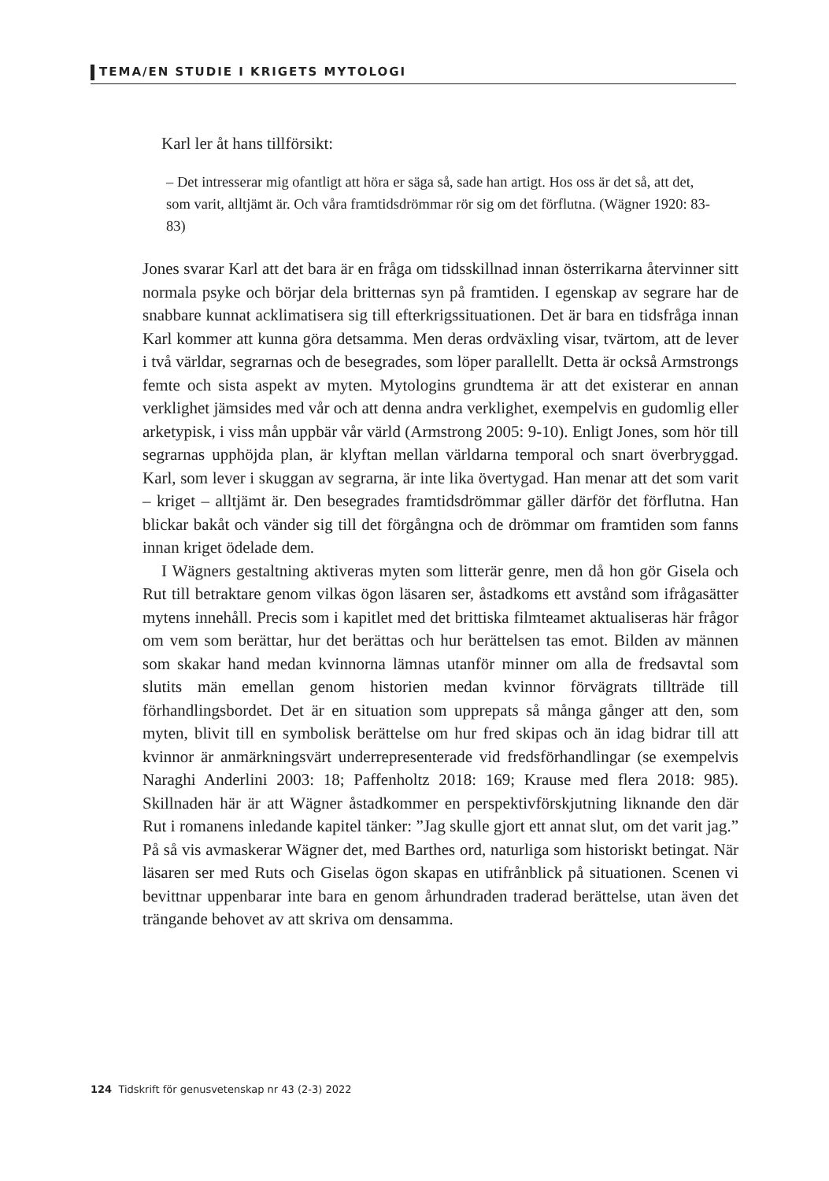TEMA/EN STUDIE I KRIGETS MYTOLOGI
Karl ler åt hans tillförsikt:
– Det intresserar mig ofantligt att höra er säga så, sade han artigt. Hos oss är det så, att det, som varit, alltjämt är. Och våra framtidsdrömmar rör sig om det förflutna. (Wägner 1920: 83-83)
Jones svarar Karl att det bara är en fråga om tidsskillnad innan österrikarna återvinner sitt normala psyke och börjar dela britternas syn på framtiden. I egenskap av segrare har de snabbare kunnat acklimatisera sig till efterkrigssituationen. Det är bara en tidsfråga innan Karl kommer att kunna göra detsamma. Men deras ordväxling visar, tvärtom, att de lever i två världar, segrarnas och de besegrades, som löper parallellt. Detta är också Armstrongs femte och sista aspekt av myten. Mytologins grundtema är att det existerar en annan verklighet jämsides med vår och att denna andra verklighet, exempelvis en gudomlig eller arketypisk, i viss mån uppbär vår värld (Armstrong 2005: 9-10). Enligt Jones, som hör till segrarnas upphöjda plan, är klyftan mellan världarna temporal och snart överbryggad. Karl, som lever i skuggan av segrarna, är inte lika övertygad. Han menar att det som varit – kriget – alltjämt är. Den besegrades framtidsdrömmar gäller därför det förflutna. Han blickar bakåt och vänder sig till det förgångna och de drömmar om framtiden som fanns innan kriget ödelade dem.
I Wägners gestaltning aktiveras myten som litterär genre, men då hon gör Gisela och Rut till betraktare genom vilkas ögon läsaren ser, åstadkoms ett avstånd som ifrågasätter mytens innehåll. Precis som i kapitlet med det brittiska filmteamet aktualiseras här frågor om vem som berättar, hur det berättas och hur berättelsen tas emot. Bilden av männen som skakar hand medan kvinnorna lämnas utanför minner om alla de fredsavtal som slutits män emellan genom historien medan kvinnor förvägrats tillträde till förhandlingsbordet. Det är en situation som upprepats så många gånger att den, som myten, blivit till en symbolisk berättelse om hur fred skipas och än idag bidrar till att kvinnor är anmärkningsvärt underrepresenterade vid fredsförhandlingar (se exempelvis Naraghi Anderlini 2003: 18; Paffenholtz 2018: 169; Krause med flera 2018: 985). Skillnaden här är att Wägner åstadkommer en perspektivförskjutning liknande den där Rut i romanens inledande kapitel tänker: ”Jag skulle gjort ett annat slut, om det varit jag.” På så vis avmaskerar Wägner det, med Barthes ord, naturliga som historiskt betingat. När läsaren ser med Ruts och Giselas ögon skapas en utifrånblick på situationen. Scenen vi bevittnar uppenbarar inte bara en genom århundraden traderad berättelse, utan även det trängande behovet av att skriva om densamma.
124 Tidskrift för genusvetenskap nr 43 (2-3) 2022